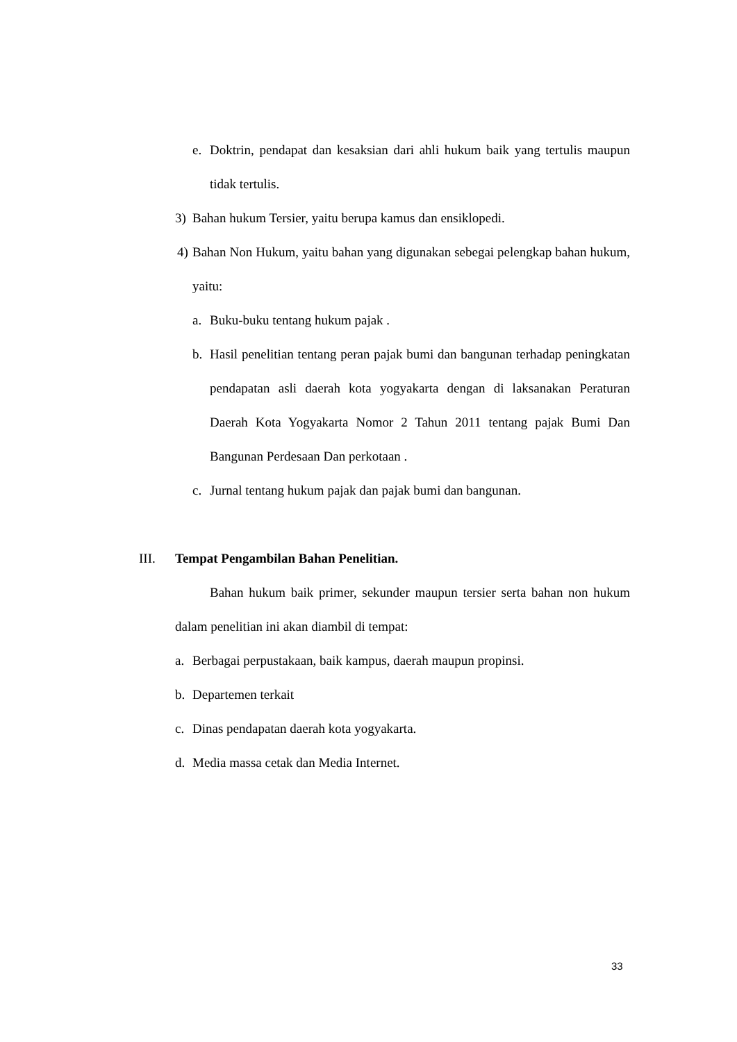e. Doktrin, pendapat dan kesaksian dari ahli hukum baik yang tertulis maupun tidak tertulis.
3) Bahan hukum Tersier, yaitu berupa kamus dan ensiklopedi.
4) Bahan Non Hukum, yaitu bahan yang digunakan sebegai pelengkap bahan hukum, yaitu:
a. Buku-buku tentang hukum pajak .
b. Hasil penelitian tentang peran pajak bumi dan bangunan terhadap peningkatan pendapatan asli daerah kota yogyakarta dengan di laksanakan Peraturan Daerah Kota Yogyakarta Nomor 2 Tahun 2011 tentang pajak Bumi Dan Bangunan Perdesaan Dan perkotaan .
c. Jurnal tentang hukum pajak dan pajak bumi dan bangunan.
III. Tempat Pengambilan Bahan Penelitian.
Bahan hukum baik primer, sekunder maupun tersier serta bahan non hukum dalam penelitian ini akan diambil di tempat:
a. Berbagai perpustakaan, baik kampus, daerah maupun propinsi.
b. Departemen terkait
c. Dinas pendapatan daerah kota yogyakarta.
d. Media massa cetak dan Media Internet.
33